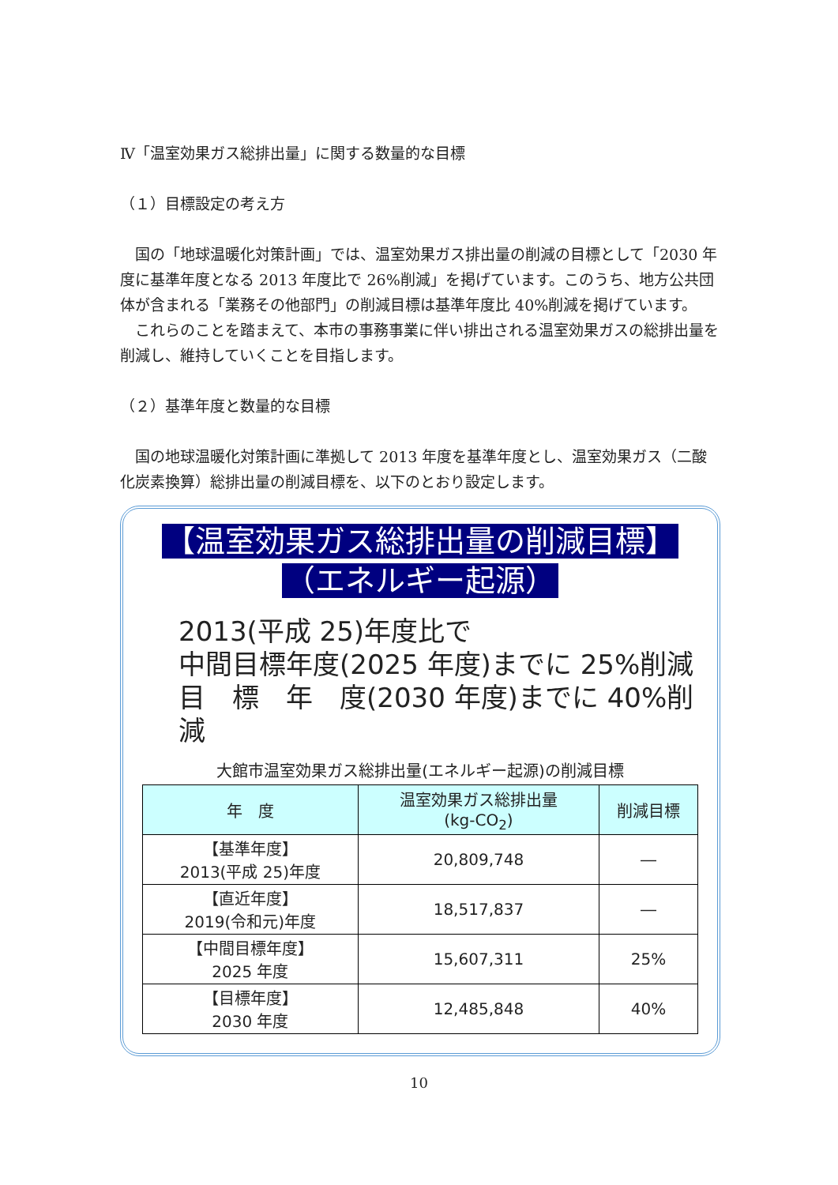Ⅳ「温室効果ガス総排出量」に関する数量的な目標
（１）目標設定の考え方
　国の「地球温暖化対策計画」では、温室効果ガス排出量の削減の目標として「2030 年度に基準年度となる 2013 年度比で 26%削減」を掲げています。このうち、地方公共団体が含まれる「業務その他部門」の削減目標は基準年度比 40%削減を掲げています。
　これらのことを踏まえて、本市の事務事業に伴い排出される温室効果ガスの総排出量を削減し、維持していくことを目指します。
（２）基準年度と数量的な目標
　国の地球温暖化対策計画に準拠して 2013 年度を基準年度とし、温室効果ガス（二酸化炭素換算）総排出量の削減目標を、以下のとおり設定します。
【温室効果ガス総排出量の削減目標】
（エネルギー起源）
2013(平成 25)年度比で
中間目標年度(2025 年度)までに 25%削減
目　標　年　度(2030 年度)までに 40%削減
大館市温室効果ガス総排出量(エネルギー起源)の削減目標
| 年 度 | 温室効果ガス総排出量 (kg-CO<sub>2</sub>) | 削減目標 |
| --- | --- | --- |
| 【基準年度】 2013(平成 25)年度 | 20,809,748 | ― |
| 【直近年度】 2019(令和元)年度 | 18,517,837 | ― |
| 【中間目標年度】 2025 年度 | 15,607,311 | 25% |
| 【目標年度】 2030 年度 | 12,485,848 | 40% |
10